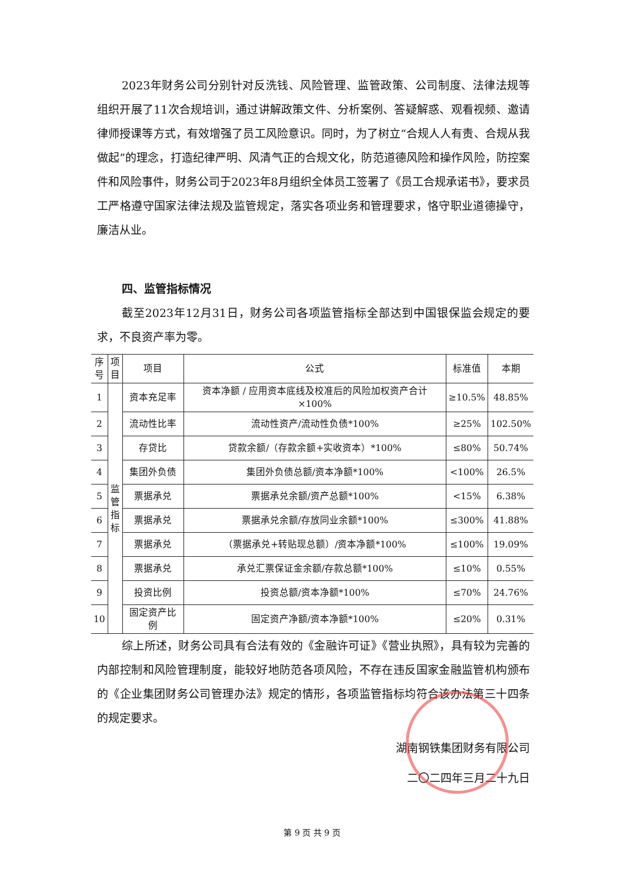2023年财务公司分别针对反洗钱、风险管理、监管政策、公司制度、法律法规等组织开展了11次合规培训，通过讲解政策文件、分析案例、答疑解惑、观看视频、邀请律师授课等方式，有效增强了员工风险意识。同时，为了树立“合规人人有责、合规从我做起”的理念，打造纪律严明、风清气正的合规文化，防范道德风险和操作风险，防控案件和风险事件，财务公司于2023年8月组织全体员工签署了《员工合规承诺书》，要求员工严格遵守国家法律法规及监管规定，落实各项业务和管理要求，恪守职业道德操守，廉洁从业。
四、监管指标情况
截至2023年12月31日，财务公司各项监管指标全部达到中国银保监会规定的要求，不良资产率为零。
| 序 号 | 项 目 | 项目 | 公式 | 标准值 | 本期 |
| --- | --- | --- | --- | --- | --- |
| 1 | 监 管 指 标 | 资本充足率 | 资本净额 / 应用资本底线及校准后的风险加权资产合计×100% | ≥10.5% | 48.85% |
| 2 | | 流动性比率 | 流动性资产/流动性负债*100% | ≥25% | 102.50% |
| 3 | | 存贷比 | 贷款余额/（存款余额+实收资本）*100% | ≤80% | 50.74% |
| 4 | | 集团外负债 | 集团外负债总额/资本净额*100% | <100% | 26.5% |
| 5 | | 票据承兑 | 票据承兑余额/资产总额*100% | <15% | 6.38% |
| 6 | | 票据承兑 | 票据承兑余额/存放同业余额*100% | ≤300% | 41.88% |
| 7 | | 票据承兑 | （票据承兑+转贴现总额）/资本净额*100% | ≤100% | 19.09% |
| 8 | | 票据承兑 | 承兑汇票保证金余额/存款总额*100% | ≤10% | 0.55% |
| 9 | | 投资比例 | 投资总额/资本净额*100% | ≤70% | 24.76% |
| 10 | | 固定资产比例 | 固定资产净额/资本净额*100% | ≤20% | 0.31% |
综上所述，财务公司具有合法有效的《金融许可证》《营业执照》，具有较为完善的内部控制和风险管理制度，能较好地防范各项风险，不存在违反国家金融监管机构颁布的《企业集团财务公司管理办法》规定的情形，各项监管指标均符合该办法第三十四条的规定要求。
湖南钢铁集团财务有限公司
二〇二四年三月二十九日
第 9 页 共 9 页